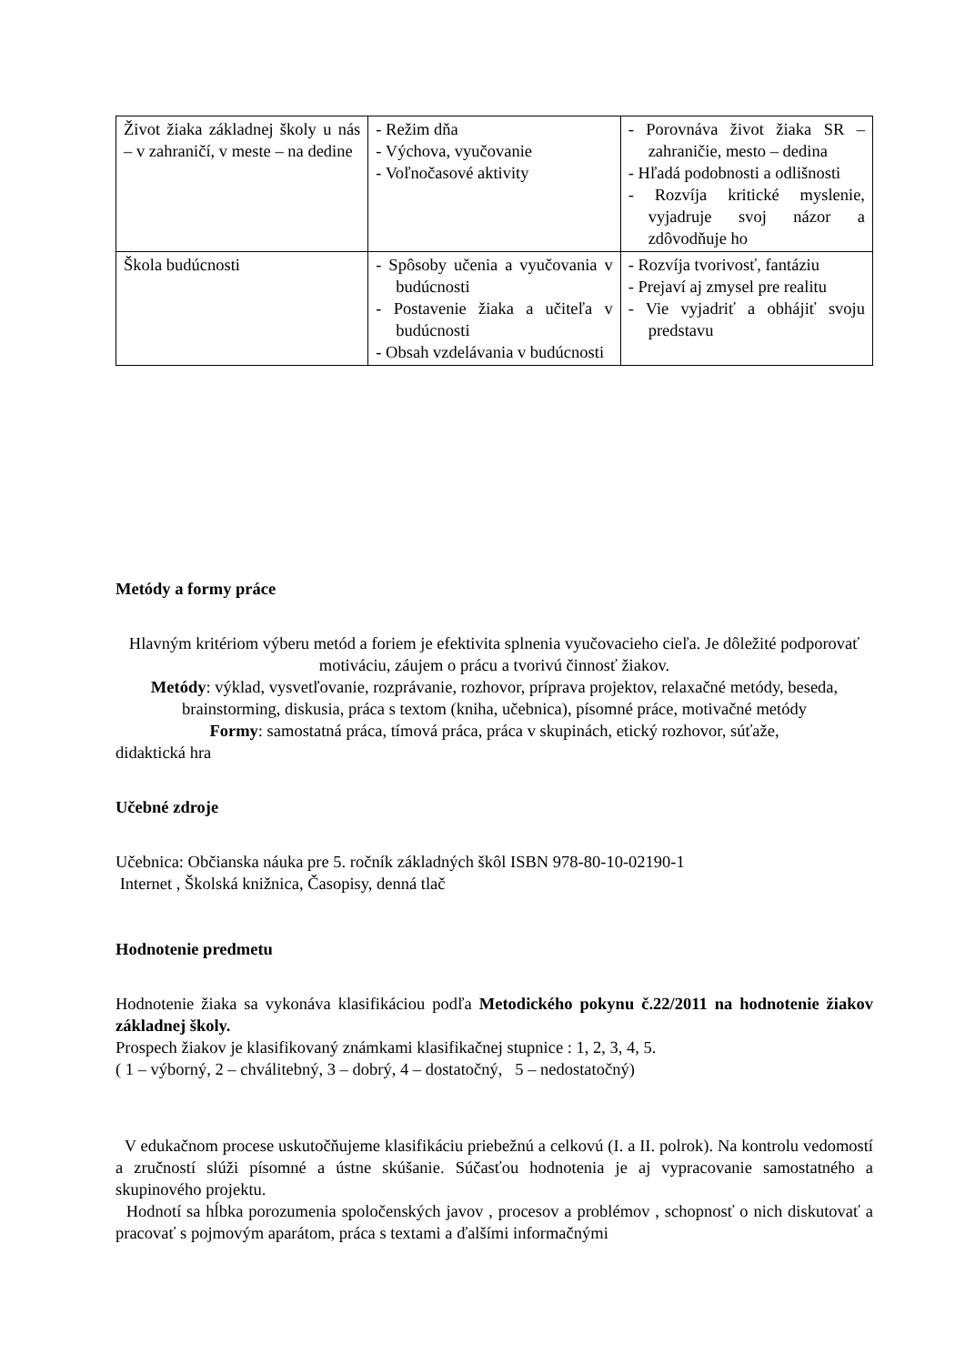| Život žiaka základnej školy u nás – v zahraničí, v meste – na dedine | - Režim dňa - Výchova, vyučovanie - Voľnočasové aktivity | - Porovnáva život žiaka SR – zahraničie, mesto – dedina - Hľadá podobnosti a odlišnosti - Rozvíja kritické myslenie, vyjadruje svoj názor a zdôvodňuje ho |
| Škola budúcnosti | - Spôsoby učenia a vyučovania v budúcnosti - Postavenie žiaka a učiteľa v budúcnosti - Obsah vzdelávania v budúcnosti | - Rozvíja tvorivosť, fantáziu - Prejaví aj zmysel pre realitu - Vie vyjadriť a obhájiť svoju predstavu |
Metódy a formy práce
Hlavným kritériom výberu metód a foriem je efektivita splnenia vyučovacieho cieľa. Je dôležité podporovať motiváciu, záujem o prácu a tvorivú činnosť žiakov.
Metódy: výklad, vysvetľovanie, rozprávanie, rozhovor, príprava projektov, relaxačné metódy, beseda, brainstorming, diskusia, práca s textom (kniha, učebnica), písomné práce, motivačné metódy
Formy: samostatná práca, tímová práca, práca v skupinách, etický rozhovor, súťaže,
didaktická hra
Učebné zdroje
Učebnica: Občianska náuka pre 5. ročník základných škôl ISBN 978-80-10-02190-1
Internet , Školská knižnica, Časopisy, denná tlač
Hodnotenie predmetu
Hodnotenie žiaka sa vykonáva klasifikáciou podľa Metodického pokynu č.22/2011 na hodnotenie žiakov základnej školy.
Prospech žiakov je klasifikovaný známkami klasifikačnej stupnice : 1, 2, 3, 4, 5.
( 1 – výborný, 2 – chválitebný, 3 – dobrý, 4 – dostatočný, 5 – nedostatočný)
V edukačnom procese uskutočňujeme klasifikáciu priebežnú a celkovú (I. a II. polrok). Na kontrolu vedomostí a zručností slúži písomné a ústne skúšanie. Súčasťou hodnotenia je aj vypracovanie samostatného a skupinového projektu.
Hodnotí sa hĺbka porozumenia spoločenských javov , procesov a problémov , schopnosť o nich diskutovať a pracovať s pojmovým aparátom, práca s textami a ďalšími informačnými